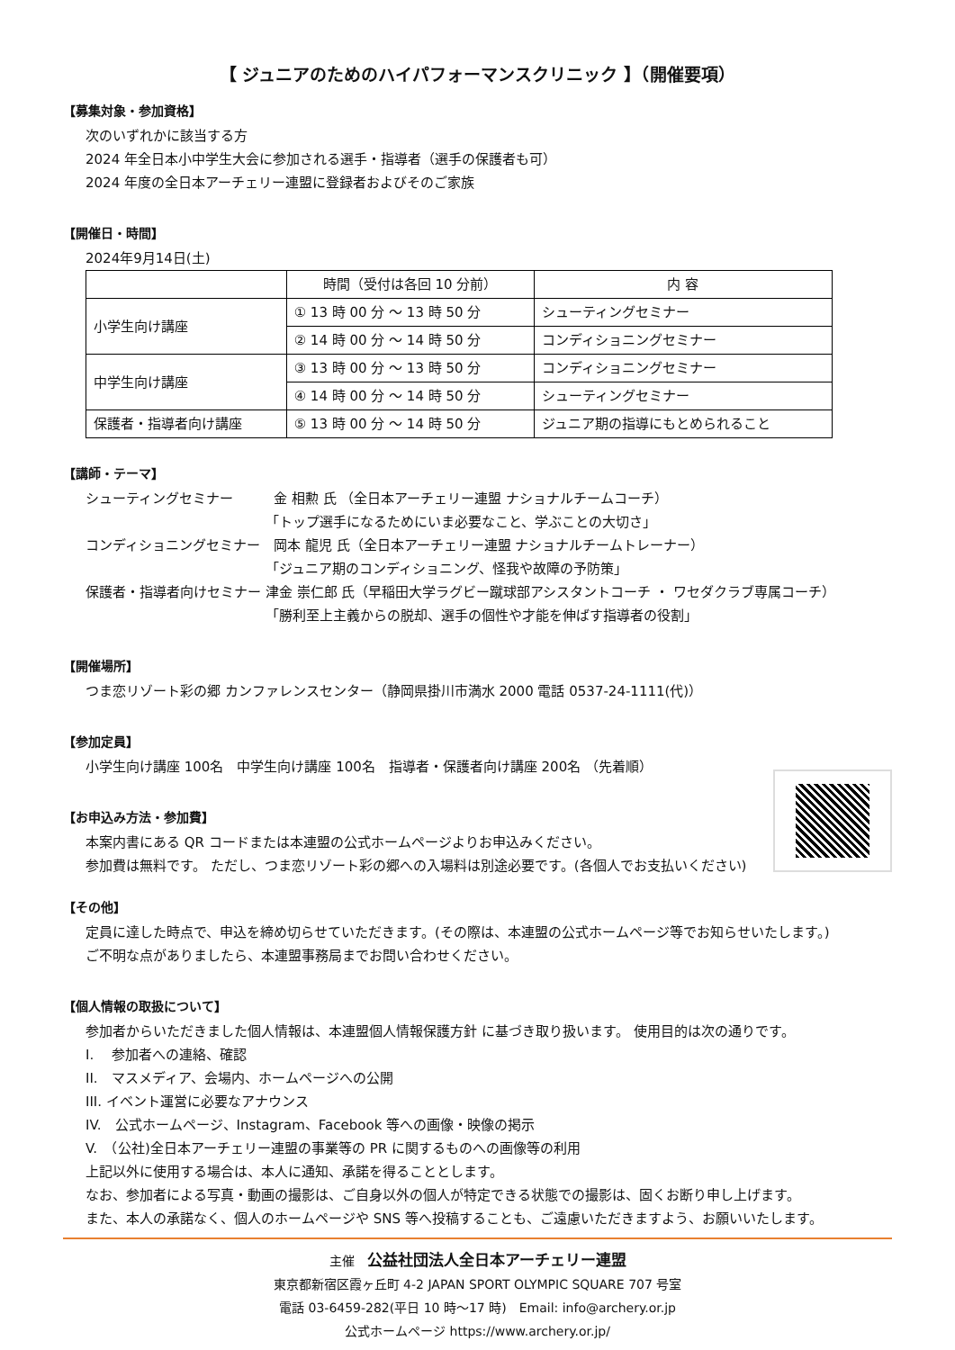【 ジュニアのためのハイパフォーマンスクリニック 】（開催要項）
【募集対象・参加資格】
次のいずれかに該当する方
2024 年全日本小中学生大会に参加される選手・指導者（選手の保護者も可）
2024 年度の全日本アーチェリー連盟に登録者およびそのご家族
【開催日・時間】
2024年9月14日(土)
| | 時間（受付は各回 10 分前） | 内 容 |
| --- | --- | --- |
| 小学生向け講座 | ① 13 時 00 分 ～ 13 時 50 分 | シューティングセミナー |
| | ② 14 時 00 分 ～ 14 時 50 分 | コンディショニングセミナー |
| 中学生向け講座 | ③ 13 時 00 分 ～ 13 時 50 分 | コンディショニングセミナー |
| | ④ 14 時 00 分 ～ 14 時 50 分 | シューティングセミナー |
| 保護者・指導者向け講座 | ⑤ 13 時 00 分 ～ 14 時 50 分 | ジュニア期の指導にもとめられること |
【講師・テーマ】
シューティングセミナー　　　金 相勲 氏 （全日本アーチェリー連盟 ナショナルチームコーチ）
「トップ選手になるためにいま必要なこと、学ぶことの大切さ」
コンディショニングセミナー　岡本 龍児 氏（全日本アーチェリー連盟 ナショナルチームトレーナー）
「ジュニア期のコンディショニング、怪我や故障の予防策」
保護者・指導者向けセミナー 津金 崇仁郎 氏（早稲田大学ラグビー蹴球部アシスタントコーチ ・ ワセダクラブ専属コーチ）
「勝利至上主義からの脱却、選手の個性や才能を伸ばす指導者の役割」
【開催場所】
つま恋リゾート彩の郷 カンファレンスセンター（静岡県掛川市満水 2000 電話 0537-24-1111(代)）
【参加定員】
小学生向け講座 100名　中学生向け講座 100名　指導者・保護者向け講座 200名 （先着順）
【お申込み方法・参加費】
本案内書にある QR コードまたは本連盟の公式ホームページよりお申込みください。
参加費は無料です。 ただし、つま恋リゾート彩の郷への入場料は別途必要です。(各個人でお支払いください)
【その他】
定員に達した時点で、申込を締め切らせていただきます。(その際は、本連盟の公式ホームページ等でお知らせいたします。)
ご不明な点がありましたら、本連盟事務局までお問い合わせください。
【個人情報の取扱について】
参加者からいただきました個人情報は、本連盟個人情報保護方針 に基づき取り扱います。 使用目的は次の通りです。
I.　 参加者への連絡、確認
II.　マスメディア、会場内、ホームページへの公開
III. イベント運営に必要なアナウンス
IV.　公式ホームページ、Instagram、Facebook 等への画像・映像の掲示
V.　（公社)全日本アーチェリー連盟の事業等の PR に関するものへの画像等の利用
上記以外に使用する場合は、本人に通知、承諾を得ることとします。
なお、参加者による写真・動画の撮影は、ご自身以外の個人が特定できる状態での撮影は、固くお断り申し上げます。
また、本人の承諾なく、個人のホームページや SNS 等へ投稿することも、ご遠慮いただきますよう、お願いいたします。
主催　公益社団法人全日本アーチェリー連盟
東京都新宿区霞ヶ丘町 4-2 JAPAN SPORT OLYMPIC SQUARE 707 号室
電話 03-6459-282(平日 10 時～17 時)　Email: info@archery.or.jp
公式ホームページ https://www.archery.or.jp/